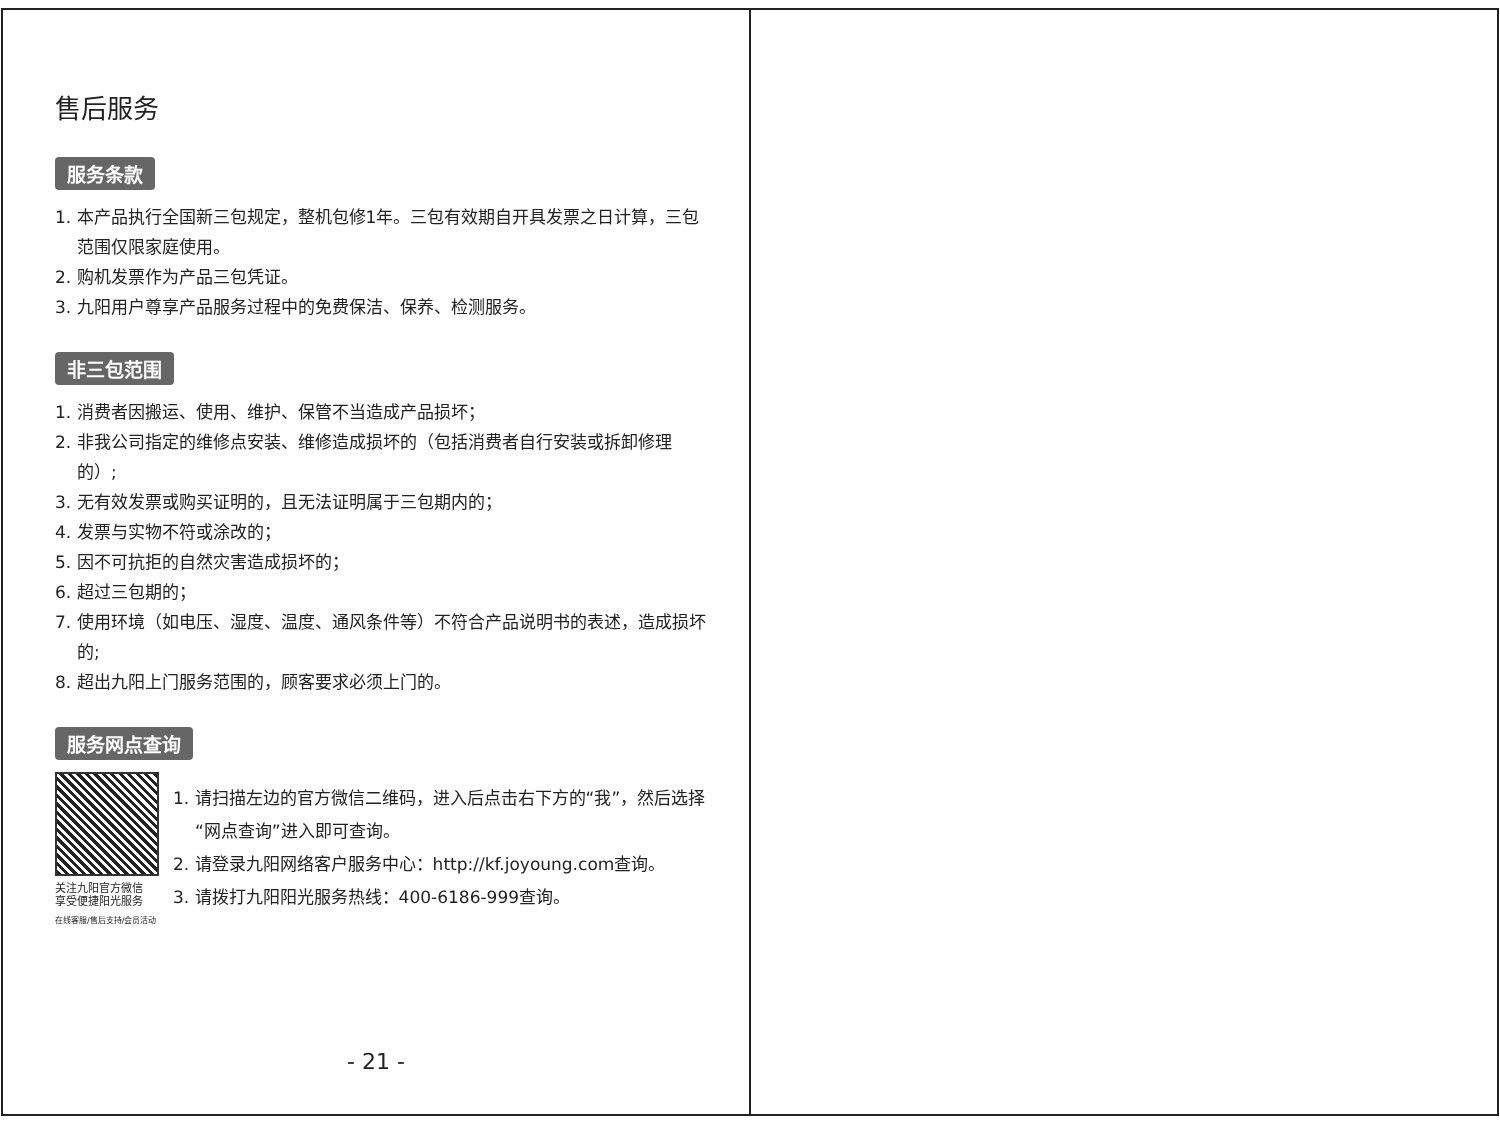售后服务
服务条款
1. 本产品执行全国新三包规定，整机包修1年。三包有效期自开具发票之日计算，三包范围仅限家庭使用。
2. 购机发票作为产品三包凭证。
3. 九阳用户尊享产品服务过程中的免费保洁、保养、检测服务。
非三包范围
1. 消费者因搬运、使用、维护、保管不当造成产品损坏；
2. 非我公司指定的维修点安装、维修造成损坏的（包括消费者自行安装或拆卸修理的）;
3. 无有效发票或购买证明的，且无法证明属于三包期内的；
4. 发票与实物不符或涂改的；
5. 因不可抗拒的自然灾害造成损坏的；
6. 超过三包期的；
7. 使用环境（如电压、湿度、温度、通风条件等）不符合产品说明书的表述，造成损坏的;
8. 超出九阳上门服务范围的，顾客要求必须上门的。
服务网点查询
关注九阳官方微信
享受便捷阳光服务
在线客服/售后支持/会员活动
1. 请扫描左边的官方微信二维码，进入后点击右下方的“我”，然后选择“网点查询”进入即可查询。
2. 请登录九阳网络客户服务中心：http://kf.joyoung.com查询。
3. 请拨打九阳阳光服务热线：400-6186-999查询。
- 21 -